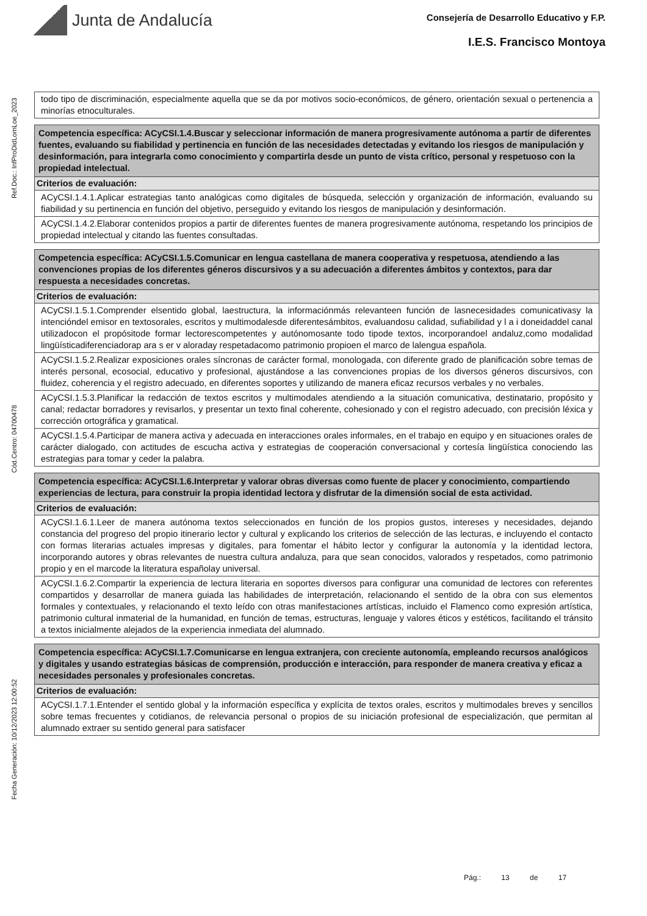Junta de Andalucía
Consejería de Desarrollo Educativo y F.P.
I.E.S. Francisco Montoya
Ref.Doc.: InfProDidLomLoe_2023
Cód.Centro: 04700478
Fecha Generación: 10/12/2023 12:00:52
| todo tipo de discriminación, especialmente aquella que se da por motivos socio-económicos, de género, orientación sexual o pertenencia a minorías etnoculturales. |
| Competencia específica: ACyCSI.1.4.Buscar y seleccionar información de manera progresivamente autónoma a partir de diferentes fuentes, evaluando su fiabilidad y pertinencia en función de las necesidades detectadas y evitando los riesgos de manipulación y desinformación, para integrarla como conocimiento y compartirla desde un punto de vista crítico, personal y respetuoso con la propiedad intelectual. |
| Criterios de evaluación: |
| ACyCSI.1.4.1.Aplicar estrategias tanto analógicas como digitales de búsqueda, selección y organización de información, evaluando su fiabilidad y su pertinencia en función del objetivo, perseguido y evitando los riesgos de manipulación y desinformación. |
| ACyCSI.1.4.2.Elaborar contenidos propios a partir de diferentes fuentes de manera progresivamente autónoma, respetando los principios de propiedad intelectual y citando las fuentes consultadas. |
| Competencia específica: ACyCSI.1.5.Comunicar en lengua castellana de manera cooperativa y respetuosa, atendiendo a las convenciones propias de los diferentes géneros discursivos y a su adecuación a diferentes ámbitos y contextos, para dar respuesta a necesidades concretas. |
| Criterios de evaluación: |
| ACyCSI.1.5.1.Comprender elsentido global, laestructura, la informaciónmás relevanteen función de lasnecesidades comunicativasy la intencióndel emisor en textosorales, escritos y multimodalesde diferentesámbitos, evaluandosu calidad, sufiabilidad y l a i doneidaddel canal utilizadocon el propósitode formar lectorescompetentes y autónomosante todo tipode textos, incorporandoel andaluz,como modalidad lingüísticadiferenciadorap ara s er v aloraday respetadacomo patrimonio propioen el marco de lalengua española. |
| ACyCSI.1.5.2.Realizar exposiciones orales síncronas de carácter formal, monologada, con diferente grado de planificación sobre temas de interés personal, ecosocial, educativo y profesional, ajustándose a las convenciones propias de los diversos géneros discursivos, con fluidez, coherencia y el registro adecuado, en diferentes soportes y utilizando de manera eficaz recursos verbales y no verbales. |
| ACyCSI.1.5.3.Planificar la redacción de textos escritos y multimodales atendiendo a la situación comunicativa, destinatario, propósito y canal; redactar borradores y revisarlos, y presentar un texto final coherente, cohesionado y con el registro adecuado, con precisión léxica y corrección ortográfica y gramatical. |
| ACyCSI.1.5.4.Participar de manera activa y adecuada en interacciones orales informales, en el trabajo en equipo y en situaciones orales de carácter dialogado, con actitudes de escucha activa y estrategias de cooperación conversacional y cortesía lingüística conociendo las estrategias para tomar y ceder la palabra. |
| Competencia específica: ACyCSI.1.6.Interpretar y valorar obras diversas como fuente de placer y conocimiento, compartiendo experiencias de lectura, para construir la propia identidad lectora y disfrutar de la dimensión social de esta actividad. |
| Criterios de evaluación: |
| ACyCSI.1.6.1.Leer de manera autónoma textos seleccionados en función de los propios gustos, intereses y necesidades, dejando constancia del progreso del propio itinerario lector y cultural y explicando los criterios de selección de las lecturas, e incluyendo el contacto con formas literarias actuales impresas y digitales, para fomentar el hábito lector y configurar la autonomía y la identidad lectora, incorporando autores y obras relevantes de nuestra cultura andaluza, para que sean conocidos, valorados y respetados, como patrimonio propio y en el marcode la literatura españolay universal. |
| ACyCSI.1.6.2.Compartir la experiencia de lectura literaria en soportes diversos para configurar una comunidad de lectores con referentes compartidos y desarrollar de manera guiada las habilidades de interpretación, relacionando el sentido de la obra con sus elementos formales y contextuales, y relacionando el texto leído con otras manifestaciones artísticas, incluido el Flamenco como expresión artística, patrimonio cultural inmaterial de la humanidad, en función de temas, estructuras, lenguaje y valores éticos y estéticos, facilitando el tránsito a textos inicialmente alejados de la experiencia inmediata del alumnado. |
| Competencia específica: ACyCSI.1.7.Comunicarse en lengua extranjera, con creciente autonomía, empleando recursos analógicos y digitales y usando estrategias básicas de comprensión, producción e interacción, para responder de manera creativa y eficaz a necesidades personales y profesionales concretas. |
| Criterios de evaluación: |
| ACyCSI.1.7.1.Entender el sentido global y la información específica y explícita de textos orales, escritos y multimodales breves y sencillos sobre temas frecuentes y cotidianos, de relevancia personal o propios de su iniciación profesional de especialización, que permitan al alumnado extraer su sentido general para satisfacer |
Pág.: 13 de 17